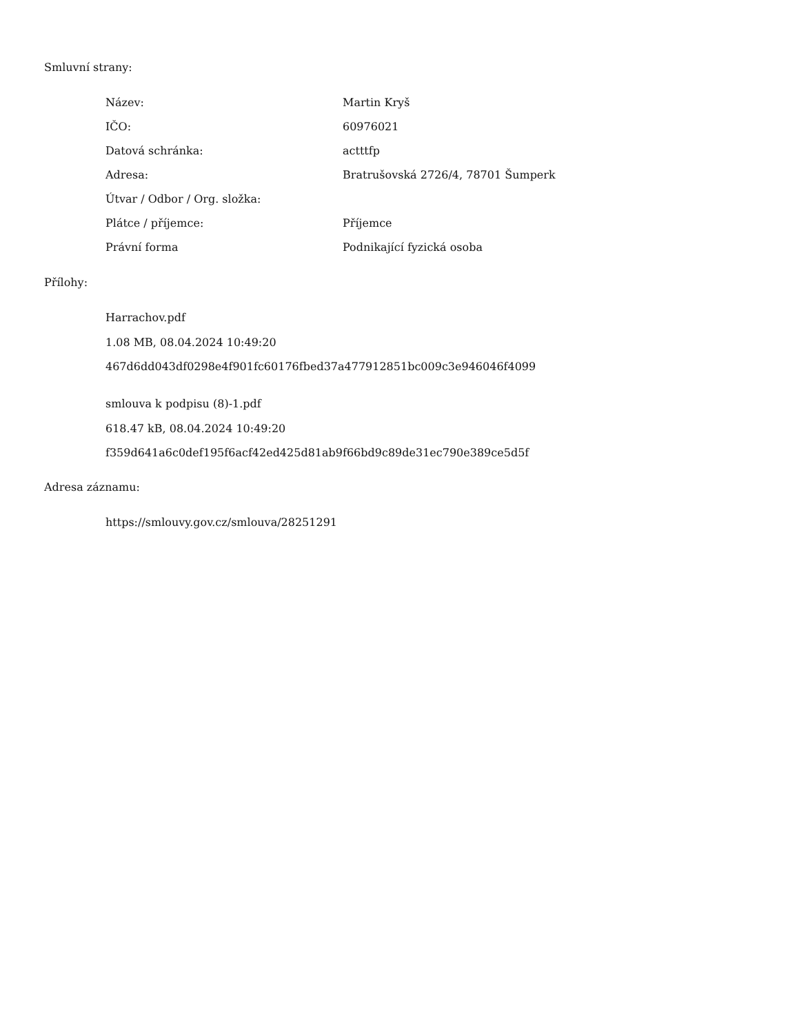Smluvní strany:
| Název: | Martin Kryš |
| IČO: | 60976021 |
| Datová schránka: | actttfp |
| Adresa: | Bratrušovská 2726/4, 78701 Šumperk |
| Útvar / Odbor / Org. složka: | |
| Plátce / příjemce: | Příjemce |
| Právní forma | Podnikající fyzická osoba |
Přílohy:
Harrachov.pdf
1.08 MB, 08.04.2024 10:49:20
467d6dd043df0298e4f901fc60176fbed37a477912851bc009c3e946046f4099
smlouva k podpisu (8)-1.pdf
618.47 kB, 08.04.2024 10:49:20
f359d641a6c0def195f6acf42ed425d81ab9f66bd9c89de31ec790e389ce5d5f
Adresa záznamu:
https://smlouvy.gov.cz/smlouva/28251291